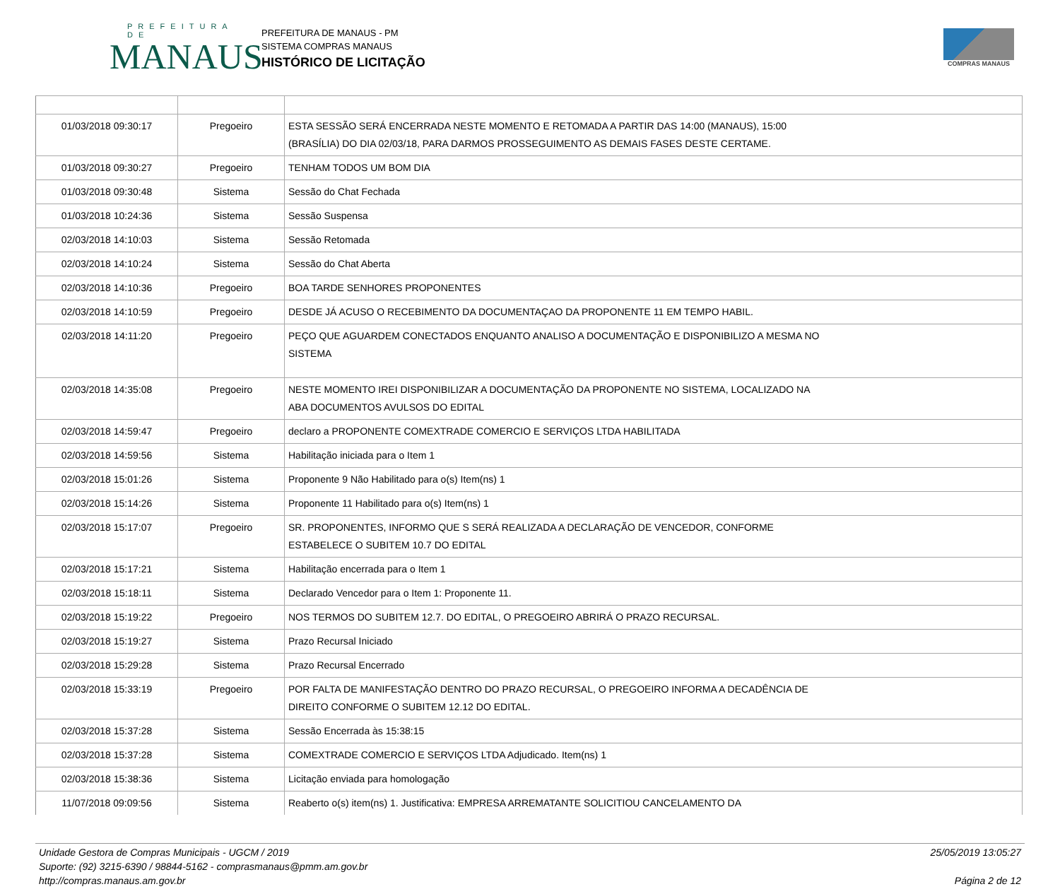PREFEITURA DE
MANAUS
PREFEITURA DE MANAUS - PM
SISTEMA COMPRAS MANAUS
HISTÓRICO DE LICITAÇÃO
COMPRAS MANAUS
| 01/03/2018 09:30:17 | Pregoeiro | ESTA SESSÃO SERÁ ENCERRADA NESTE MOMENTO E RETOMADA A PARTIR DAS 14:00 (MANAUS), 15:00 (BRASÍLIA) DO DIA 02/03/18, PARA DARMOS PROSSEGUIMENTO AS DEMAIS FASES DESTE CERTAME. |
| 01/03/2018 09:30:27 | Pregoeiro | TENHAM TODOS UM BOM DIA |
| 01/03/2018 09:30:48 | Sistema | Sessão do Chat Fechada |
| 01/03/2018 10:24:36 | Sistema | Sessão Suspensa |
| 02/03/2018 14:10:03 | Sistema | Sessão Retomada |
| 02/03/2018 14:10:24 | Sistema | Sessão do Chat Aberta |
| 02/03/2018 14:10:36 | Pregoeiro | BOA TARDE SENHORES PROPONENTES |
| 02/03/2018 14:10:59 | Pregoeiro | DESDE JÁ ACUSO O RECEBIMENTO DA DOCUMENTAÇAO DA PROPONENTE 11 EM TEMPO HABIL. |
| 02/03/2018 14:11:20 | Pregoeiro | PEÇO QUE AGUARDEM CONECTADOS ENQUANTO ANALISO A DOCUMENTAÇÃO E DISPONIBILIZO A MESMA NO SISTEMA |
| 02/03/2018 14:35:08 | Pregoeiro | NESTE MOMENTO IREI DISPONIBILIZAR A DOCUMENTAÇÃO DA PROPONENTE NO SISTEMA, LOCALIZADO NA ABA DOCUMENTOS AVULSOS DO EDITAL |
| 02/03/2018 14:59:47 | Pregoeiro | declaro a PROPONENTE COMEXTRADE COMERCIO E SERVIÇOS LTDA HABILITADA |
| 02/03/2018 14:59:56 | Sistema | Habilitação iniciada para o Item 1 |
| 02/03/2018 15:01:26 | Sistema | Proponente 9 Não Habilitado para o(s) Item(ns) 1 |
| 02/03/2018 15:14:26 | Sistema | Proponente 11 Habilitado para o(s) Item(ns) 1 |
| 02/03/2018 15:17:07 | Pregoeiro | SR. PROPONENTES, INFORMO QUE S SERÁ REALIZADA A DECLARAÇÃO DE VENCEDOR, CONFORME ESTABELECE O SUBITEM 10.7 DO EDITAL |
| 02/03/2018 15:17:21 | Sistema | Habilitação encerrada para o Item 1 |
| 02/03/2018 15:18:11 | Sistema | Declarado Vencedor para o Item 1: Proponente 11. |
| 02/03/2018 15:19:22 | Pregoeiro | NOS TERMOS DO SUBITEM 12.7. DO EDITAL, O PREGOEIRO ABRIRÁ O PRAZO RECURSAL. |
| 02/03/2018 15:19:27 | Sistema | Prazo Recursal Iniciado |
| 02/03/2018 15:29:28 | Sistema | Prazo Recursal Encerrado |
| 02/03/2018 15:33:19 | Pregoeiro | POR FALTA DE MANIFESTAÇÃO DENTRO DO PRAZO RECURSAL, O PREGOEIRO INFORMA A DECADÊNCIA DE DIREITO CONFORME O SUBITEM 12.12 DO EDITAL. |
| 02/03/2018 15:37:28 | Sistema | Sessão Encerrada às 15:38:15 |
| 02/03/2018 15:37:28 | Sistema | COMEXTRADE COMERCIO E SERVIÇOS LTDA Adjudicado. Item(ns) 1 |
| 02/03/2018 15:38:36 | Sistema | Licitação enviada para homologação |
| 11/07/2018 09:09:56 | Sistema | Reaberto o(s) item(ns) 1. Justificativa: EMPRESA ARREMATANTE SOLICITIOU CANCELAMENTO DA |
Unidade Gestora de Compras Municipais - UGCM / 2019
Suporte: (92) 3215-6390 / 98844-5162 - comprasmanaus@pmm.am.gov.br
http://compras.manaus.am.gov.br
25/05/2019 13:05:27
Página 2 de 12